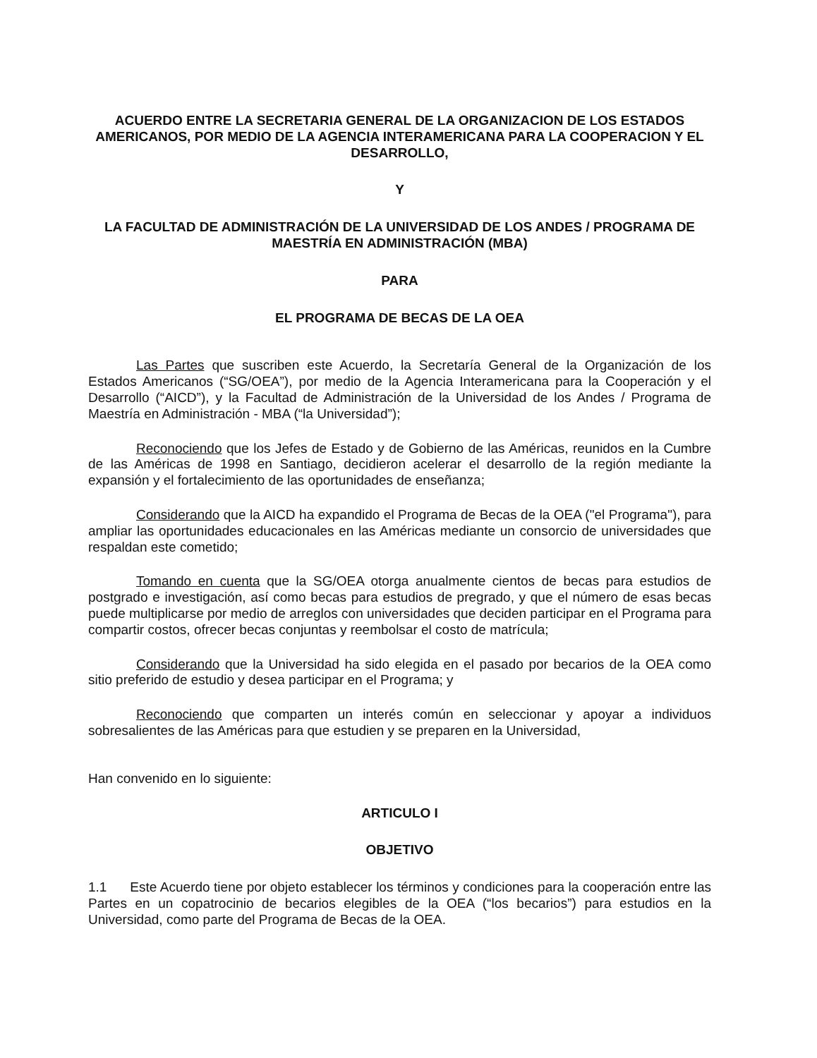ACUERDO ENTRE LA SECRETARIA GENERAL DE LA ORGANIZACION DE LOS ESTADOS AMERICANOS, POR MEDIO DE LA AGENCIA INTERAMERICANA PARA LA COOPERACION Y EL DESARROLLO,
Y
LA FACULTAD DE ADMINISTRACIÓN DE LA UNIVERSIDAD DE LOS ANDES / PROGRAMA DE MAESTRÍA EN ADMINISTRACIÓN (MBA)
PARA
EL PROGRAMA DE BECAS DE LA OEA
Las Partes que suscriben este Acuerdo, la Secretaría General de la Organización de los Estados Americanos (“SG/OEA”), por medio de la Agencia Interamericana para la Cooperación y el Desarrollo (“AICD”), y la Facultad de Administración de la Universidad de los Andes / Programa de Maestría en Administración - MBA (“la Universidad”);
Reconociendo que los Jefes de Estado y de Gobierno de las Américas, reunidos en la Cumbre de las Américas de 1998 en Santiago, decidieron acelerar el desarrollo de la región mediante la expansión y el fortalecimiento de las oportunidades de enseñanza;
Considerando que la AICD ha expandido el Programa de Becas de la OEA ("el Programa"), para ampliar las oportunidades educacionales en las Américas mediante un consorcio de universidades que respaldan este cometido;
Tomando en cuenta que la SG/OEA otorga anualmente cientos de becas para estudios de postgrado e investigación, así como becas para estudios de pregrado, y que el número de esas becas puede multiplicarse por medio de arreglos con universidades que deciden participar en el Programa para compartir costos, ofrecer becas conjuntas y reembolsar el costo de matrícula;
Considerando que la Universidad ha sido elegida en el pasado por becarios de la OEA como sitio preferido de estudio y desea participar en el Programa; y
Reconociendo que comparten un interés común en seleccionar y apoyar a individuos sobresalientes de las Américas para que estudien y se preparen en la Universidad,
Han convenido en lo siguiente:
ARTICULO I
OBJETIVO
1.1 Este Acuerdo tiene por objeto establecer los términos y condiciones para la cooperación entre las Partes en un copatrocinio de becarios elegibles de la OEA (“los becarios”) para estudios en la Universidad, como parte del Programa de Becas de la OEA.